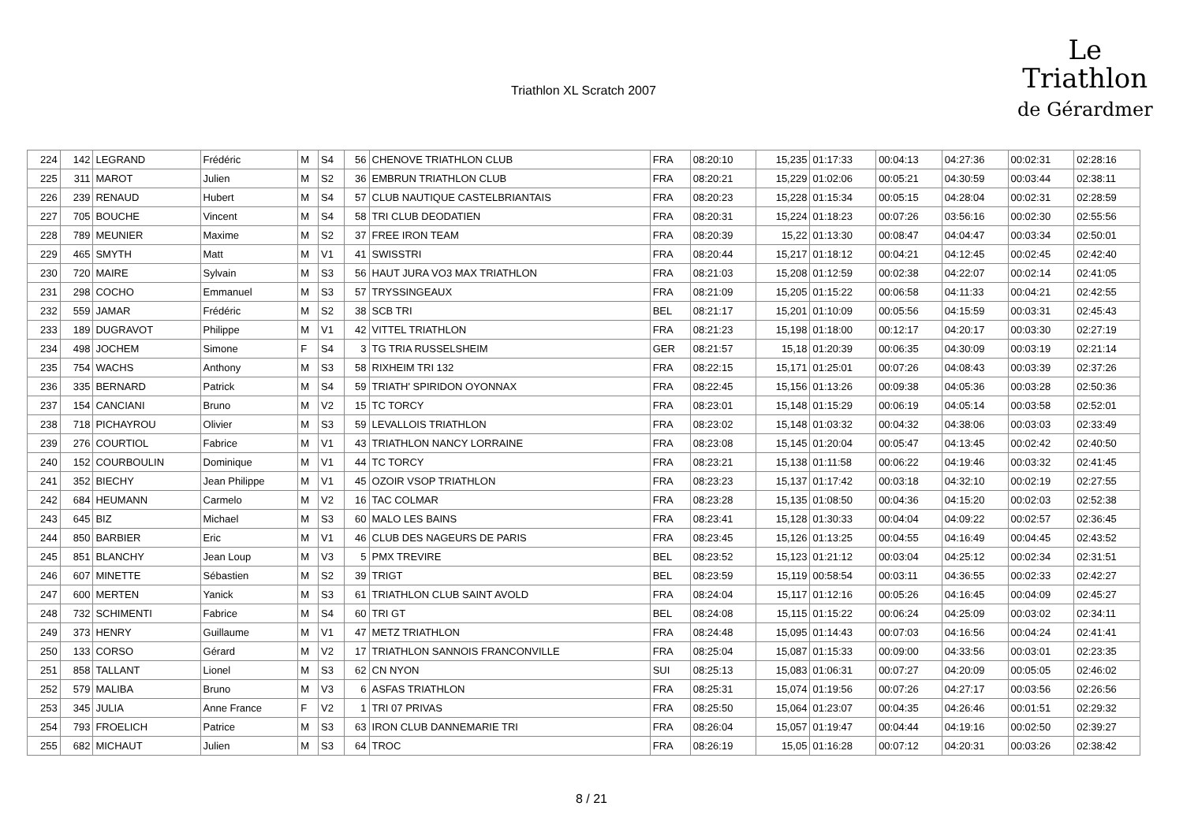Triathlon XL Scratch 2007
Le
Triathlon
de Gérardmer
| 224 | 142 | LEGRAND | Frédéric | M | S4 | 56 | CHENOVE TRIATHLON CLUB | FRA | 08:20:10 | 15,235 | 01:17:33 | 00:04:13 | 04:27:36 | 00:02:31 | 02:28:16 |
| 225 | 311 | MAROT | Julien | M | S2 | 36 | EMBRUN TRIATHLON CLUB | FRA | 08:20:21 | 15,229 | 01:02:06 | 00:05:21 | 04:30:59 | 00:03:44 | 02:38:11 |
| 226 | 239 | RENAUD | Hubert | M | S4 | 57 | CLUB NAUTIQUE CASTELBRIANTAIS | FRA | 08:20:23 | 15,228 | 01:15:34 | 00:05:15 | 04:28:04 | 00:02:31 | 02:28:59 |
| 227 | 705 | BOUCHE | Vincent | M | S4 | 58 | TRI CLUB DEODATIEN | FRA | 08:20:31 | 15,224 | 01:18:23 | 00:07:26 | 03:56:16 | 00:02:30 | 02:55:56 |
| 228 | 789 | MEUNIER | Maxime | M | S2 | 37 | FREE IRON TEAM | FRA | 08:20:39 | 15,22 | 01:13:30 | 00:08:47 | 04:04:47 | 00:03:34 | 02:50:01 |
| 229 | 465 | SMYTH | Matt | M | V1 | 41 | SWISSTRI | FRA | 08:20:44 | 15,217 | 01:18:12 | 00:04:21 | 04:12:45 | 00:02:45 | 02:42:40 |
| 230 | 720 | MAIRE | Sylvain | M | S3 | 56 | HAUT JURA VO3 MAX TRIATHLON | FRA | 08:21:03 | 15,208 | 01:12:59 | 00:02:38 | 04:22:07 | 00:02:14 | 02:41:05 |
| 231 | 298 | COCHO | Emmanuel | M | S3 | 57 | TRYSSINGEAUX | FRA | 08:21:09 | 15,205 | 01:15:22 | 00:06:58 | 04:11:33 | 00:04:21 | 02:42:55 |
| 232 | 559 | JAMAR | Frédéric | M | S2 | 38 | SCB TRI | BEL | 08:21:17 | 15,201 | 01:10:09 | 00:05:56 | 04:15:59 | 00:03:31 | 02:45:43 |
| 233 | 189 | DUGRAVOT | Philippe | M | V1 | 42 | VITTEL TRIATHLON | FRA | 08:21:23 | 15,198 | 01:18:00 | 00:12:17 | 04:20:17 | 00:03:30 | 02:27:19 |
| 234 | 498 | JOCHEM | Simone | F | S4 | 3 | TG TRIA RUSSELSHEIM | GER | 08:21:57 | 15,18 | 01:20:39 | 00:06:35 | 04:30:09 | 00:03:19 | 02:21:14 |
| 235 | 754 | WACHS | Anthony | M | S3 | 58 | RIXHEIM TRI 132 | FRA | 08:22:15 | 15,171 | 01:25:01 | 00:07:26 | 04:08:43 | 00:03:39 | 02:37:26 |
| 236 | 335 | BERNARD | Patrick | M | S4 | 59 | TRIATH' SPIRIDON OYONNAX | FRA | 08:22:45 | 15,156 | 01:13:26 | 00:09:38 | 04:05:36 | 00:03:28 | 02:50:36 |
| 237 | 154 | CANCIANI | Bruno | M | V2 | 15 | TC TORCY | FRA | 08:23:01 | 15,148 | 01:15:29 | 00:06:19 | 04:05:14 | 00:03:58 | 02:52:01 |
| 238 | 718 | PICHAYROU | Olivier | M | S3 | 59 | LEVALLOIS TRIATHLON | FRA | 08:23:02 | 15,148 | 01:03:32 | 00:04:32 | 04:38:06 | 00:03:03 | 02:33:49 |
| 239 | 276 | COURTIOL | Fabrice | M | V1 | 43 | TRIATHLON NANCY LORRAINE | FRA | 08:23:08 | 15,145 | 01:20:04 | 00:05:47 | 04:13:45 | 00:02:42 | 02:40:50 |
| 240 | 152 | COURBOULIN | Dominique | M | V1 | 44 | TC TORCY | FRA | 08:23:21 | 15,138 | 01:11:58 | 00:06:22 | 04:19:46 | 00:03:32 | 02:41:45 |
| 241 | 352 | BIECHY | Jean Philippe | M | V1 | 45 | OZOIR VSOP TRIATHLON | FRA | 08:23:23 | 15,137 | 01:17:42 | 00:03:18 | 04:32:10 | 00:02:19 | 02:27:55 |
| 242 | 684 | HEUMANN | Carmelo | M | V2 | 16 | TAC COLMAR | FRA | 08:23:28 | 15,135 | 01:08:50 | 00:04:36 | 04:15:20 | 00:02:03 | 02:52:38 |
| 243 | 645 | BIZ | Michael | M | S3 | 60 | MALO LES BAINS | FRA | 08:23:41 | 15,128 | 01:30:33 | 00:04:04 | 04:09:22 | 00:02:57 | 02:36:45 |
| 244 | 850 | BARBIER | Eric | M | V1 | 46 | CLUB DES NAGEURS DE PARIS | FRA | 08:23:45 | 15,126 | 01:13:25 | 00:04:55 | 04:16:49 | 00:04:45 | 02:43:52 |
| 245 | 851 | BLANCHY | Jean Loup | M | V3 | 5 | PMX TREVIRE | BEL | 08:23:52 | 15,123 | 01:21:12 | 00:03:04 | 04:25:12 | 00:02:34 | 02:31:51 |
| 246 | 607 | MINETTE | Sébastien | M | S2 | 39 | TRIGT | BEL | 08:23:59 | 15,119 | 00:58:54 | 00:03:11 | 04:36:55 | 00:02:33 | 02:42:27 |
| 247 | 600 | MERTEN | Yanick | M | S3 | 61 | TRIATHLON CLUB SAINT AVOLD | FRA | 08:24:04 | 15,117 | 01:12:16 | 00:05:26 | 04:16:45 | 00:04:09 | 02:45:27 |
| 248 | 732 | SCHIMENTI | Fabrice | M | S4 | 60 | TRI GT | BEL | 08:24:08 | 15,115 | 01:15:22 | 00:06:24 | 04:25:09 | 00:03:02 | 02:34:11 |
| 249 | 373 | HENRY | Guillaume | M | V1 | 47 | METZ TRIATHLON | FRA | 08:24:48 | 15,095 | 01:14:43 | 00:07:03 | 04:16:56 | 00:04:24 | 02:41:41 |
| 250 | 133 | CORSO | Gérard | M | V2 | 17 | TRIATHLON SANNOIS FRANCONVILLE | FRA | 08:25:04 | 15,087 | 01:15:33 | 00:09:00 | 04:33:56 | 00:03:01 | 02:23:35 |
| 251 | 858 | TALLANT | Lionel | M | S3 | 62 | CN NYON | SUI | 08:25:13 | 15,083 | 01:06:31 | 00:07:27 | 04:20:09 | 00:05:05 | 02:46:02 |
| 252 | 579 | MALIBA | Bruno | M | V3 | 6 | ASFAS TRIATHLON | FRA | 08:25:31 | 15,074 | 01:19:56 | 00:07:26 | 04:27:17 | 00:03:56 | 02:26:56 |
| 253 | 345 | JULIA | Anne France | F | V2 | 1 | TRI 07 PRIVAS | FRA | 08:25:50 | 15,064 | 01:23:07 | 00:04:35 | 04:26:46 | 00:01:51 | 02:29:32 |
| 254 | 793 | FROELICH | Patrice | M | S3 | 63 | IRON CLUB DANNEMARIE TRI | FRA | 08:26:04 | 15,057 | 01:19:47 | 00:04:44 | 04:19:16 | 00:02:50 | 02:39:27 |
| 255 | 682 | MICHAUT | Julien | M | S3 | 64 | TROC | FRA | 08:26:19 | 15,05 | 01:16:28 | 00:07:12 | 04:20:31 | 00:03:26 | 02:38:42 |
8 / 21